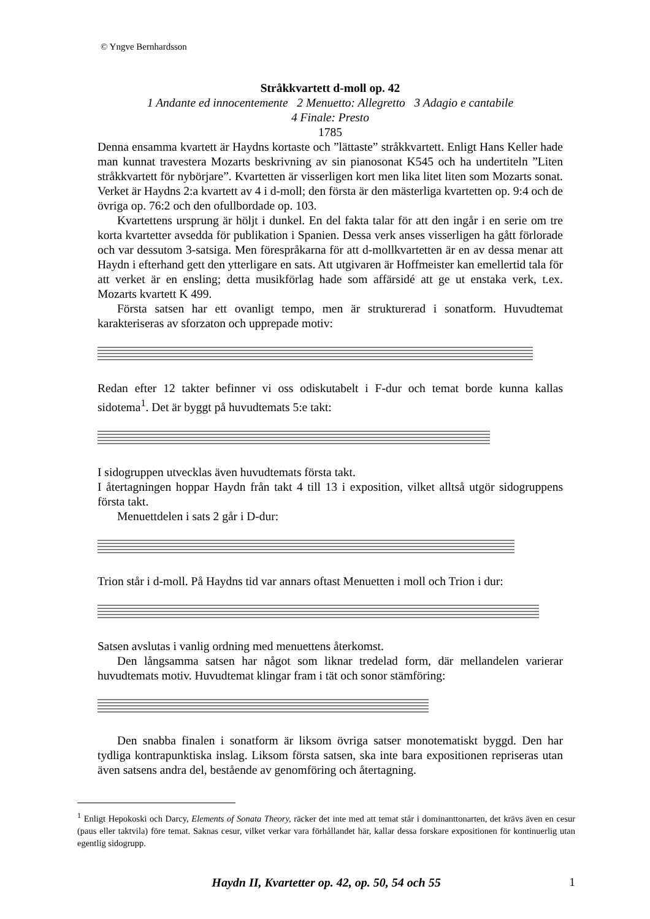© Yngve Bernhardsson
Stråkkvartett d-moll op. 42
1 Andante ed innocentemente 2 Menuetto: Allegretto 3 Adagio e cantabile
4 Finale: Presto
1785
Denna ensamma kvartett är Haydns kortaste och ”lättaste” stråkkvartett. Enligt Hans Keller hade man kunnat travestera Mozarts beskrivning av sin pianosonat K545 och ha undertiteln ”Liten stråkkvartett för nybörjare”. Kvartetten är visserligen kort men lika litet liten som Mozarts sonat. Verket är Haydns 2:a kvartett av 4 i d-moll; den första är den mästerliga kvartetten op. 9:4 och de övriga op. 76:2 och den ofullbordade op. 103.
Kvartettens ursprung är höljt i dunkel. En del fakta talar för att den ingår i en serie om tre korta kvartetter avsedda för publikation i Spanien. Dessa verk anses visserligen ha gått förlorade och var dessutom 3-satsiga. Men förespråkarna för att d-mollkvartetten är en av dessa menar att Haydn i efterhand gett den ytterligare en sats. Att utgivaren är Hoffmeister kan emellertid tala för att verket är en ensling; detta musikförlag hade som affärsidé att ge ut enstaka verk, t.ex. Mozarts kvartett K 499.
Första satsen har ett ovanligt tempo, men är strukturerad i sonatform. Huvudtemat karakteriseras av sforzaton och upprepade motiv:
Redan efter 12 takter befinner vi oss odiskutabelt i F-dur och temat borde kunna kallas sidotema<sup>1</sup>. Det är byggt på huvudtemats 5:e takt:
I sidogruppen utvecklas även huvudtemats första takt.
I återtagningen hoppar Haydn från takt 4 till 13 i exposition, vilket alltså utgör sidogruppens första takt.
Menuettdelen i sats 2 går i D-dur:
Trion står i d-moll. På Haydns tid var annars oftast Menuetten i moll och Trion i dur:
Satsen avslutas i vanlig ordning med menuettens återkomst.
Den långsamma satsen har något som liknar tredelad form, där mellandelen varierar huvudtemats motiv. Huvudtemat klingar fram i tät och sonor stämföring:
Den snabba finalen i sonatform är liksom övriga satser monotematiskt byggd. Den har tydliga kontrapunktiska inslag. Liksom första satsen, ska inte bara expositionen repriseras utan även satsens andra del, bestående av genomföring och återtagning.
<sup>1</sup> Enligt Hepokoski och Darcy, Elements of Sonata Theory, räcker det inte med att temat står i dominanttonarten, det krävs även en cesur (paus eller taktvila) före temat. Saknas cesur, vilket verkar vara förhållandet här, kallar dessa forskare expositionen för kontinuerlig utan egentlig sidogrupp.
Haydn II, Kvartetter op. 42, op. 50, 54 och 55
1